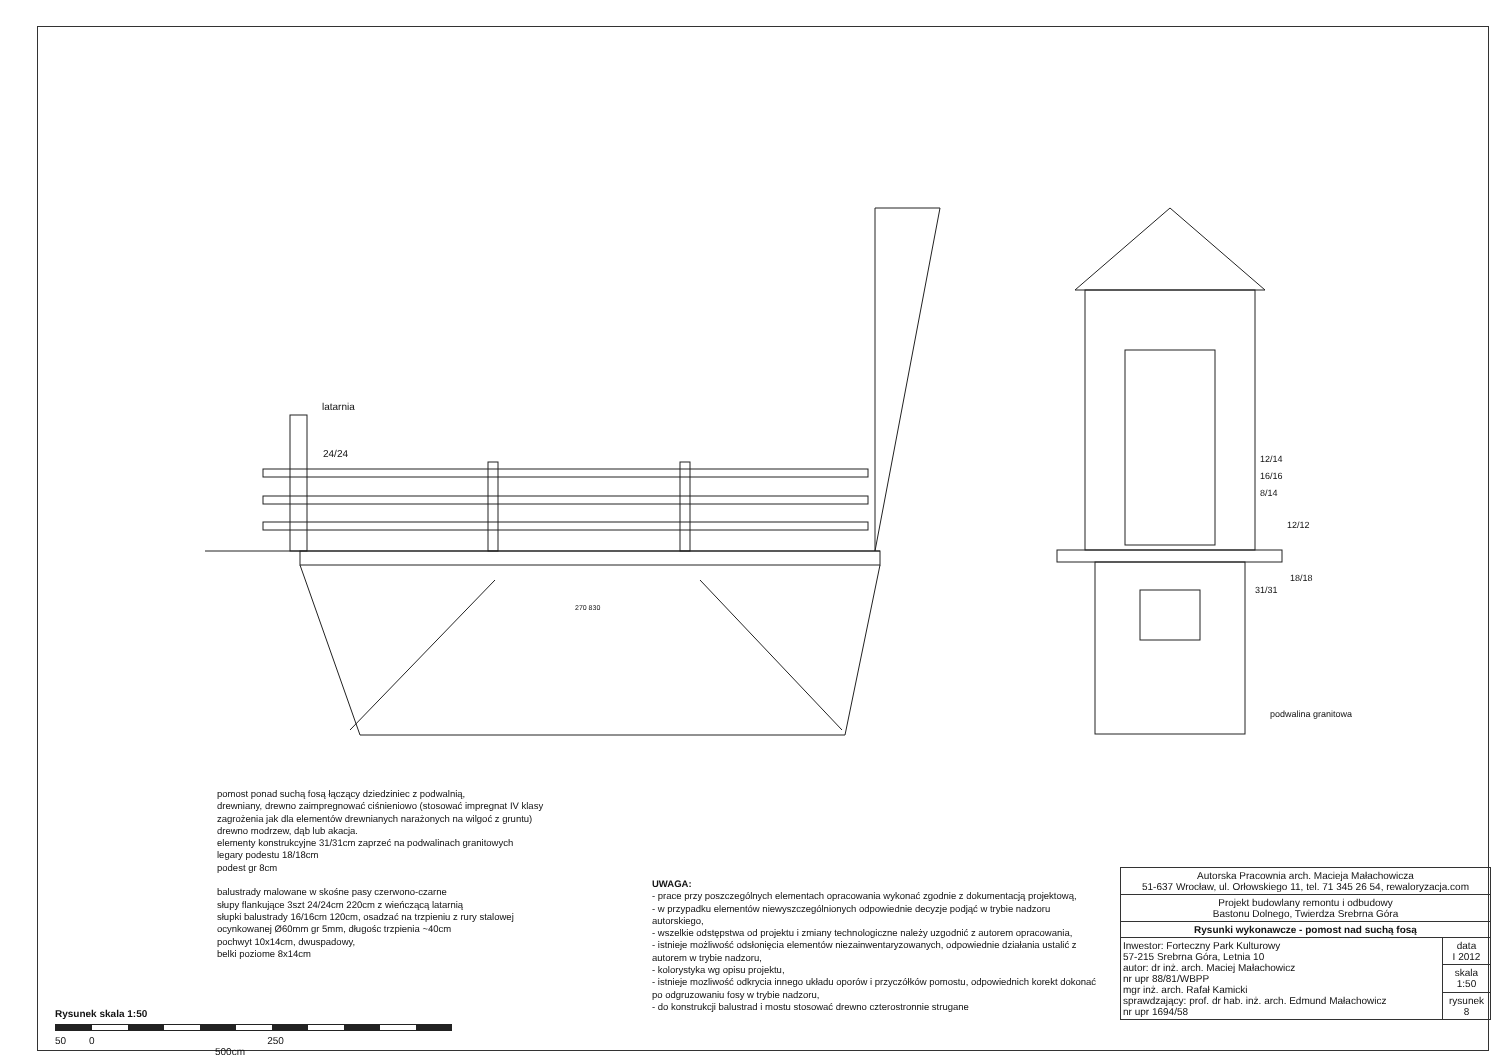latarnia
24/24
12/14
16/16
8/14
12/12
18/18
31/31
podwalina granitowa
270 830
pomost ponad suchą fosą łączący dziedziniec z podwalnią,
drewniany, drewno zaimpregnować ciśnieniowo (stosować impregnat IV klasy zagrożenia jak dla elementów drewnianych narażonych na wilgoć z gruntu)
drewno modrzew, dąb lub akacja.
elementy konstrukcyjne 31/31cm zaprzeć na podwalinach granitowych
legary podestu 18/18cm
podest gr 8cm
balustrady malowane w skośne pasy czerwono-czarne
słupy flankujące 3szt 24/24cm 220cm z wieńczącą latarnią
słupki balustrady 16/16cm 120cm, osadzać na trzpieniu z rury stalowej ocynkowanej Ø60mm gr 5mm, długośc trzpienia ~40cm
pochwyt 10x14cm, dwuspadowy,
belki poziome 8x14cm
UWAGA:
- prace przy poszczególnych elementach opracowania wykonać zgodnie z dokumentacją projektową,
- w przypadku elementów niewyszczególnionych odpowiednie decyzje podjąć w trybie nadzoru autorskiego,
- wszelkie odstępstwa od projektu i zmiany technologiczne należy uzgodnić z autorem opracowania,
- istnieje możliwość odsłonięcia elementów niezainwentaryzowanych, odpowiednie działania ustalić z autorem w trybie nadzoru,
- kolorystyka wg opisu projektu,
- istnieje mozliwość odkrycia innego układu oporów i przyczółków pomostu, odpowiednich korekt dokonać po odgruzowaniu fosy w trybie nadzoru,
- do konstrukcji balustrad i mostu stosować drewno czterostronnie strugane
Rysunek skala 1:50
50 0 250 500cm
| Autorska Pracownia arch. Macieja Małachowicza 51-637 Wrocław, ul. Orłowskiego 11, tel. 71 345 26 54, rewaloryzacja.com | |
| Projekt budowlany remontu i odbudowy Bastonu Dolnego, Twierdza Srebrna Góra | |
| Rysunki wykonawcze - pomost nad suchą fosą | |
| Inwestor: Forteczny Park Kulturowy 57-215 Srebrna Góra, Letnia 10 autor: dr inż. arch. Maciej Małachowicz nr upr 88/81/WBPP mgr inż. arch. Rafał Kamicki sprawdzający: prof. dr hab. inż. arch. Edmund Małachowicz nr upr 1694/58 | data I 2012 |
| | skala 1:50 |
| | rysunek 8 |